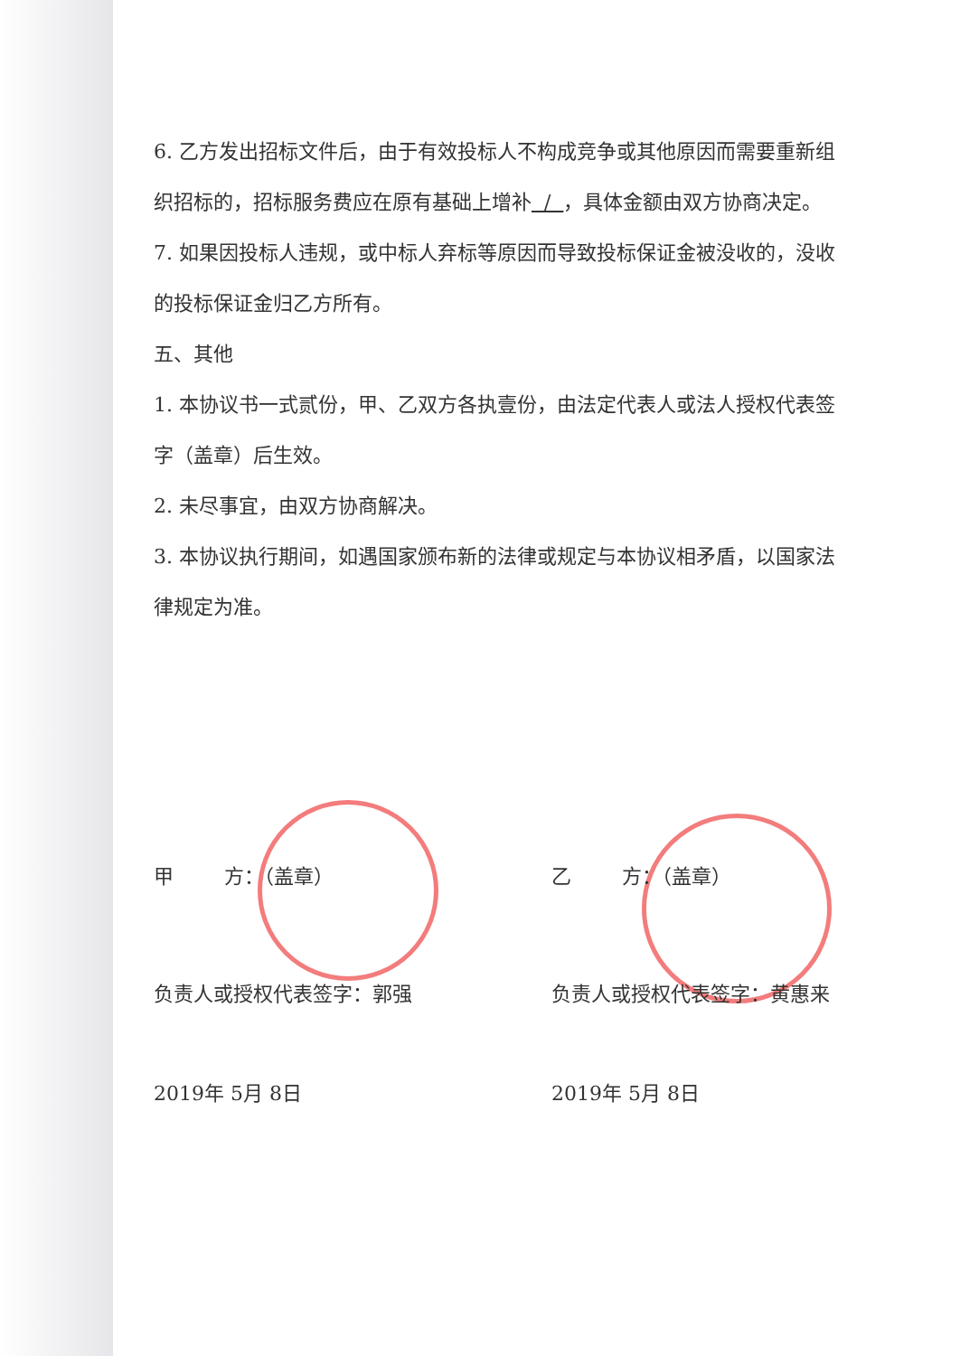6. 乙方发出招标文件后，由于有效投标人不构成竞争或其他原因而需要重新组织招标的，招标服务费应在原有基础上增补 / ，具体金额由双方协商决定。
7. 如果因投标人违规，或中标人弃标等原因而导致投标保证金被没收的，没收的投标保证金归乙方所有。
五、其他
1. 本协议书一式贰份，甲、乙双方各执壹份，由法定代表人或法人授权代表签字（盖章）后生效。
2. 未尽事宜，由双方协商解决。
3. 本协议执行期间，如遇国家颁布新的法律或规定与本协议相矛盾，以国家法律规定为准。
甲 方：（盖章）
负责人或授权代表签字：郭强
2019年 5月 8日
乙 方：（盖章）
负责人或授权代表签字：黄惠来
2019年 5月 8日